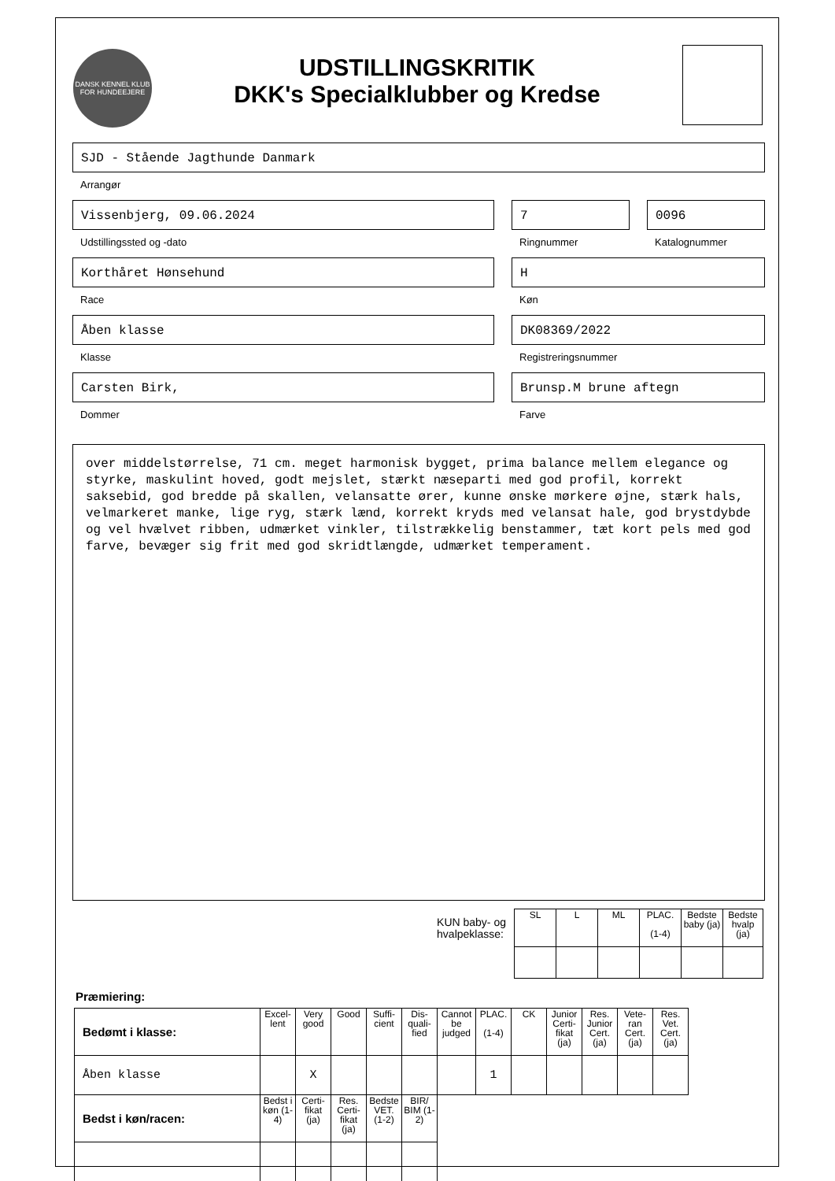DANSK KENNEL KLUB
FOR HUNDEEJERE
UDSTILLINGSKRITIK
DKK's Specialklubber og Kredse
SJD - Stående Jagthunde Danmark
Arrangør
Vissenbjerg, 09.06.2024
Udstillingssted og -dato
7
Ringnummer
0096
Katalognummer
Korthåret Hønsehund
Race
H
Køn
Åben klasse
Klasse
DK08369/2022
Registreringsnummer
Carsten Birk,
Dommer
Brunsp.M brune aftegn
Farve
over middelstørrelse, 71 cm. meget harmonisk bygget, prima balance mellem elegance og styrke, maskulint hoved, godt mejslet, stærkt næseparti med god profil, korrekt saksebid, god bredde på skallen, velansatte ører, kunne ønske mørkere øjne, stærk hals, velmarkeret manke, lige ryg, stærk lænd, korrekt kryds med velansat hale, god brystdybde og vel hvælvet ribben, udmærket vinkler, tilstrækkelig benstammer, tæt kort pels med god farve, bevæger sig frit med god skridtlængde, udmærket temperament.
KUN baby- og
hvalpeklasse:
| SL | L | ML | PLAC. (1-4) | Bedste baby (ja) | Bedste hvalp (ja) |
Præmiering:
| Bedømt i klasse: | Excel-lent | Very good | Good | Suffi-cient | Dis-quali-fied | Cannot be judged | PLAC. (1-4) | CK | Junior Certi-fikat (ja) | Res. Junior Cert. (ja) | Vete-ran Cert. (ja) | Res. Vet. Cert. (ja) |
| Åben klasse | | X | | | | | 1 | | | | | |
| Bedst i køn/racen: | Bedst i køn (1-4) | Certi-fikat (ja) | Res. Certi-fikat (ja) | Bedste VET. (1-2) | BIR/ BIM (1-2) | | | | | | | |